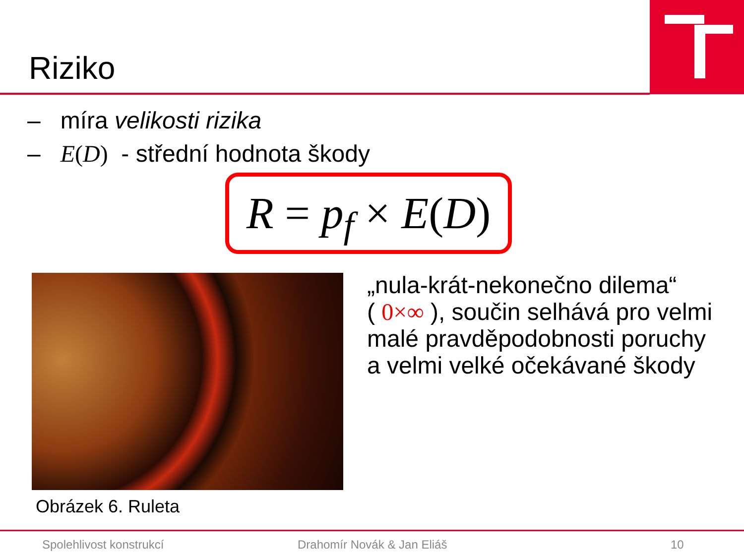Riziko
– míra velikosti rizika
– E(D) - střední hodnota škody
R = p<sub>f</sub> × E(D)
Obrázek 6. Ruleta
„nula-krát-nekonečno dilema“
( 0×∞ ), součin selhává pro velmi malé pravděpodobnosti poruchy a velmi velké očekávané škody
Spolehlivost konstrukcí Drahomír Novák & Jan Eliáš 10